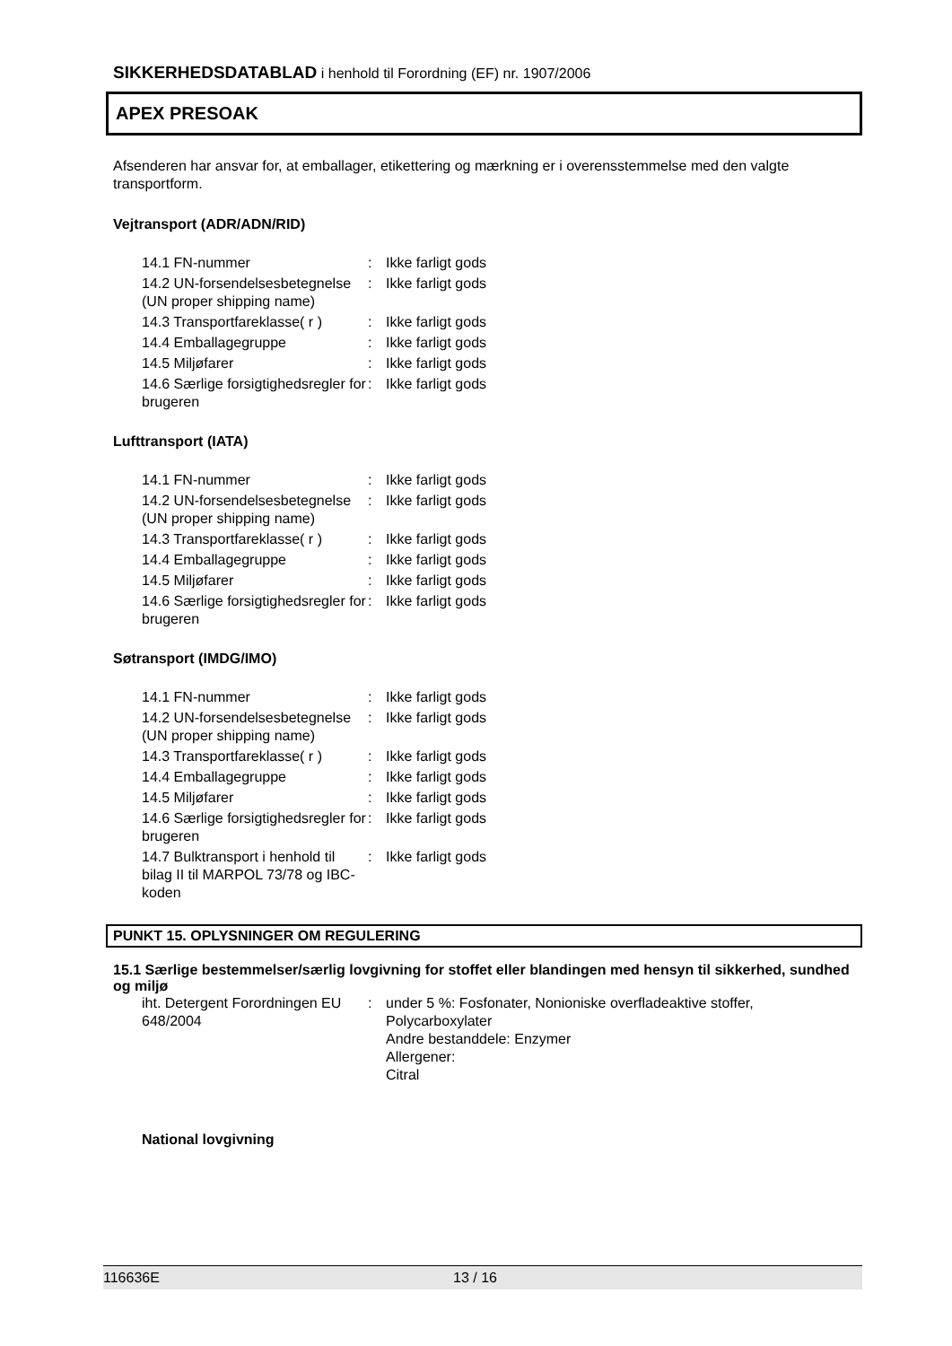SIKKERHEDSDATABLAD i henhold til Forordning (EF) nr. 1907/2006
APEX PRESOAK
Afsenderen har ansvar for, at emballager, etikettering og mærkning er i overensstemmelse med den valgte transportform.
Vejtransport (ADR/ADN/RID)
| 14.1 FN-nummer | : | Ikke farligt gods |
| 14.2 UN-forsendelsesbetegnelse (UN proper shipping name) | : | Ikke farligt gods |
| 14.3 Transportfareklasse( r ) | : | Ikke farligt gods |
| 14.4 Emballagegruppe | : | Ikke farligt gods |
| 14.5 Miljøfarer | : | Ikke farligt gods |
| 14.6 Særlige forsigtighedsregler for brugeren | : | Ikke farligt gods |
Lufttransport (IATA)
| 14.1 FN-nummer | : | Ikke farligt gods |
| 14.2 UN-forsendelsesbetegnelse (UN proper shipping name) | : | Ikke farligt gods |
| 14.3 Transportfareklasse( r ) | : | Ikke farligt gods |
| 14.4 Emballagegruppe | : | Ikke farligt gods |
| 14.5 Miljøfarer | : | Ikke farligt gods |
| 14.6 Særlige forsigtighedsregler for brugeren | : | Ikke farligt gods |
Søtransport (IMDG/IMO)
| 14.1 FN-nummer | : | Ikke farligt gods |
| 14.2 UN-forsendelsesbetegnelse (UN proper shipping name) | : | Ikke farligt gods |
| 14.3 Transportfareklasse( r ) | : | Ikke farligt gods |
| 14.4 Emballagegruppe | : | Ikke farligt gods |
| 14.5 Miljøfarer | : | Ikke farligt gods |
| 14.6 Særlige forsigtighedsregler for brugeren | : | Ikke farligt gods |
| 14.7 Bulktransport i henhold til bilag II til MARPOL 73/78 og IBC-koden | : | Ikke farligt gods |
PUNKT 15. OPLYSNINGER OM REGULERING
15.1 Særlige bestemmelser/særlig lovgivning for stoffet eller blandingen med hensyn til sikkerhed, sundhed og miljø
| iht. Detergent Forordningen EU 648/2004 | : | under 5 %: Fosfonater, Nonioniske overfladeaktive stoffer, Polycarboxylater Andre bestanddele: Enzymer Allergener: Citral |
National lovgivning
116636E 13 / 16